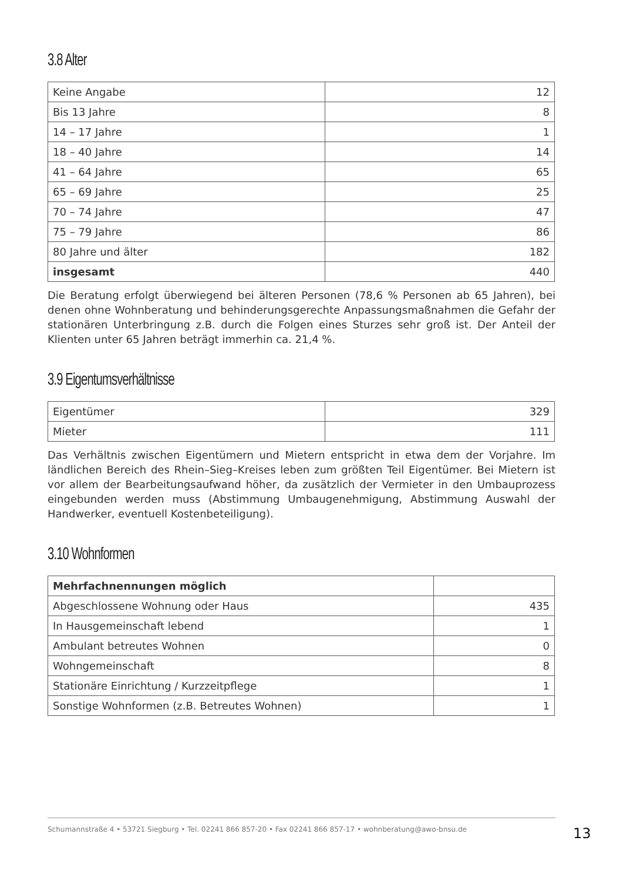3.8 Alter
| Keine Angabe | 12 |
| Bis 13 Jahre | 8 |
| 14 – 17 Jahre | 1 |
| 18 – 40 Jahre | 14 |
| 41 – 64 Jahre | 65 |
| 65 – 69 Jahre | 25 |
| 70 – 74 Jahre | 47 |
| 75 – 79 Jahre | 86 |
| 80 Jahre und älter | 182 |
| insgesamt | 440 |
Die Beratung erfolgt überwiegend bei älteren Personen (78,6 % Personen ab 65 Jahren), bei denen ohne Wohnberatung und behinderungsgerechte Anpassungsmaßnahmen die Gefahr der stationären Unterbringung z.B. durch die Folgen eines Sturzes sehr groß ist. Der Anteil der Klienten unter 65 Jahren beträgt immerhin ca. 21,4 %.
3.9 Eigentumsverhältnisse
| Eigentümer | 329 |
| Mieter | 111 |
Das Verhältnis zwischen Eigentümern und Mietern entspricht in etwa dem der Vorjahre. Im ländlichen Bereich des Rhein–Sieg–Kreises leben zum größten Teil Eigentümer. Bei Mietern ist vor allem der Bearbeitungsaufwand höher, da zusätzlich der Vermieter in den Umbauprozess eingebunden werden muss (Abstimmung Umbaugenehmigung, Abstimmung Auswahl der Handwerker, eventuell Kostenbeteiligung).
3.10 Wohnformen
| Mehrfachnennungen möglich | |
| Abgeschlossene Wohnung oder Haus | 435 |
| In Hausgemeinschaft lebend | 1 |
| Ambulant betreutes Wohnen | 0 |
| Wohngemeinschaft | 8 |
| Stationäre Einrichtung / Kurzzeitpflege | 1 |
| Sonstige Wohnformen (z.B. Betreutes Wohnen) | 1 |
Schumannstraße 4 • 53721 Siegburg • Tel. 02241 866 857-20 • Fax 02241 866 857-17 • wohnberatung@awo-bnsu.de
13